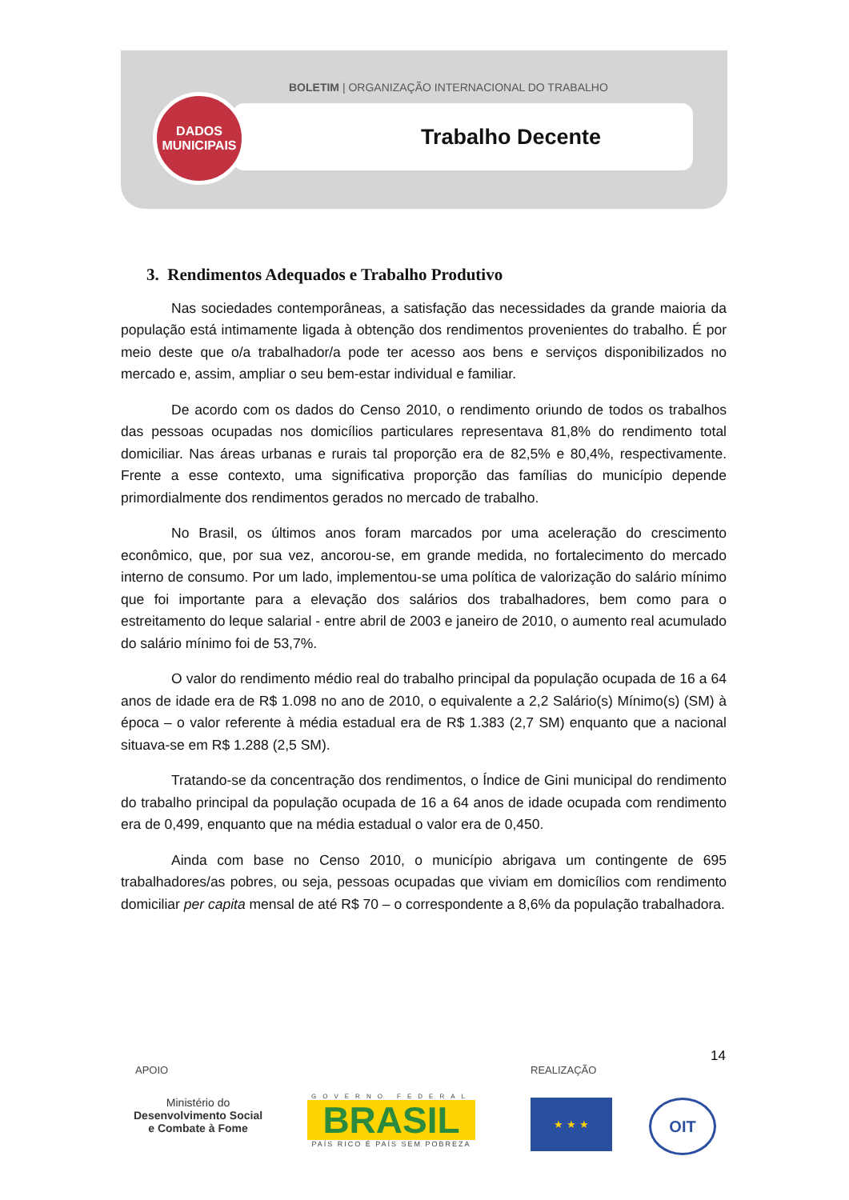BOLETIM | ORGANIZAÇÃO INTERNACIONAL DO TRABALHO
Trabalho Decente
DADOS
MUNICIPAIS
3. Rendimentos Adequados e Trabalho Produtivo
Nas sociedades contemporâneas, a satisfação das necessidades da grande maioria da população está intimamente ligada à obtenção dos rendimentos provenientes do trabalho. É por meio deste que o/a trabalhador/a pode ter acesso aos bens e serviços disponibilizados no mercado e, assim, ampliar o seu bem-estar individual e familiar.
De acordo com os dados do Censo 2010, o rendimento oriundo de todos os trabalhos das pessoas ocupadas nos domicílios particulares representava 81,8% do rendimento total domiciliar. Nas áreas urbanas e rurais tal proporção era de 82,5% e 80,4%, respectivamente. Frente a esse contexto, uma significativa proporção das famílias do município depende primordialmente dos rendimentos gerados no mercado de trabalho.
No Brasil, os últimos anos foram marcados por uma aceleração do crescimento econômico, que, por sua vez, ancorou-se, em grande medida, no fortalecimento do mercado interno de consumo. Por um lado, implementou-se uma política de valorização do salário mínimo que foi importante para a elevação dos salários dos trabalhadores, bem como para o estreitamento do leque salarial - entre abril de 2003 e janeiro de 2010, o aumento real acumulado do salário mínimo foi de 53,7%.
O valor do rendimento médio real do trabalho principal da população ocupada de 16 a 64 anos de idade era de R$ 1.098 no ano de 2010, o equivalente a 2,2 Salário(s) Mínimo(s) (SM) à época – o valor referente à média estadual era de R$ 1.383 (2,7 SM) enquanto que a nacional situava-se em R$ 1.288 (2,5 SM).
Tratando-se da concentração dos rendimentos, o Índice de Gini municipal do rendimento do trabalho principal da população ocupada de 16 a 64 anos de idade ocupada com rendimento era de 0,499, enquanto que na média estadual o valor era de 0,450.
Ainda com base no Censo 2010, o município abrigava um contingente de 695 trabalhadores/as pobres, ou seja, pessoas ocupadas que viviam em domicílios com rendimento domiciliar per capita mensal de até R$ 70 – o correspondente a 8,6% da população trabalhadora.
14
APOIO REALIZAÇÃO
Ministério do
Desenvolvimento Social
e Combate à Fome
GOVERNO FEDERAL
BRASIL
PAÍS RICO É PAÍS SEM POBREZA
★ ★ ★ OIT